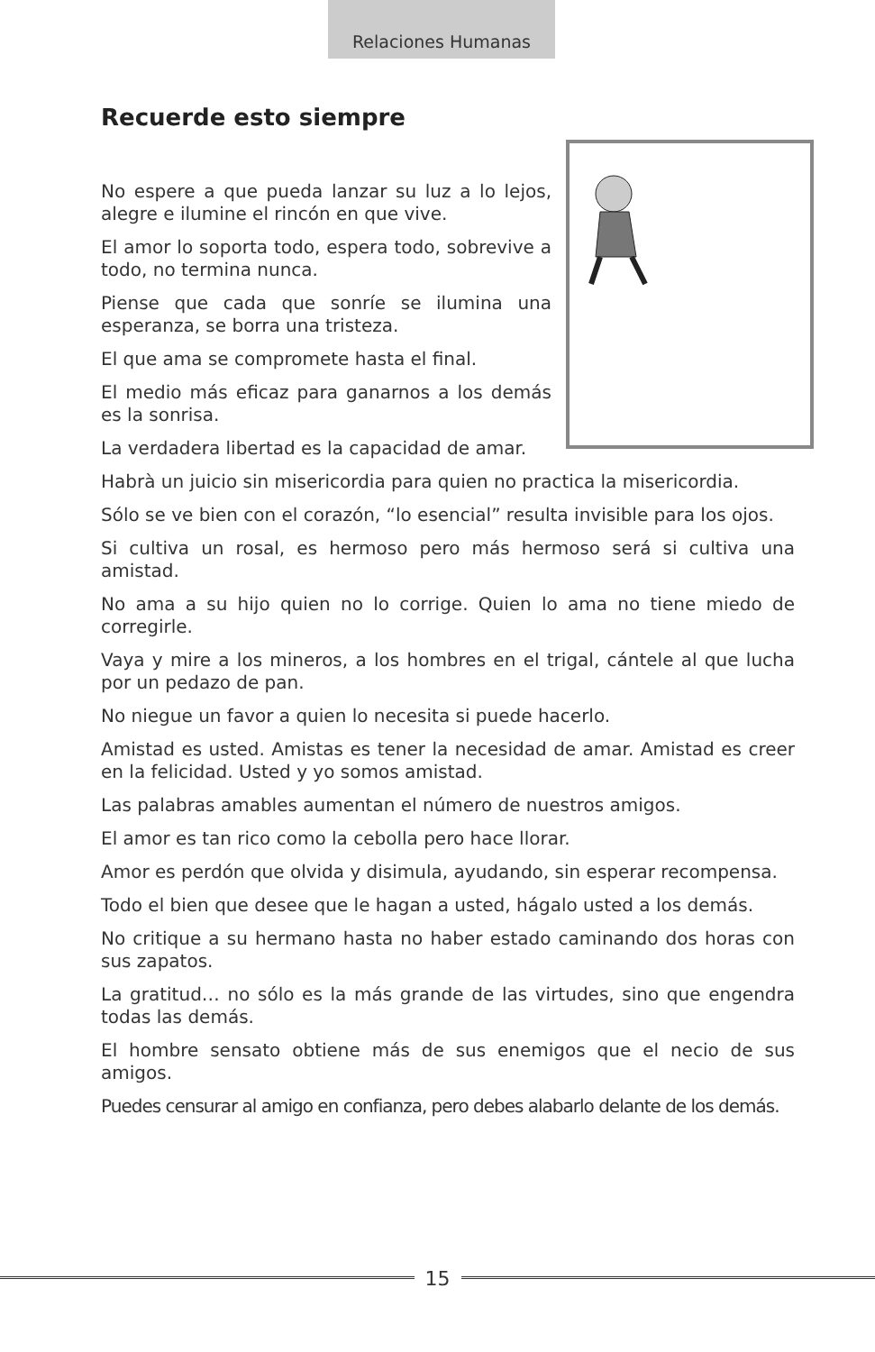Relaciones Humanas
Recuerde esto siempre
No espere a que pueda lanzar su luz a lo lejos, alegre e ilumine el rincón en que vive.
El amor lo soporta todo, espera todo, sobrevive a todo, no termina nunca.
Piense que cada que sonríe se ilumina una esperanza, se borra una tristeza.
El que ama se compromete hasta el final.
El medio más eficaz para ganarnos a los demás es la sonrisa.
La verdadera libertad es la capacidad de amar.
Habrà un juicio sin misericordia para quien no practica la misericordia.
Sólo se ve bien con el corazón, “lo esencial” resulta invisible para los ojos.
Si cultiva un rosal, es hermoso pero más hermoso será si cultiva una amistad.
No ama a su hijo quien no lo corrige. Quien lo ama no tiene miedo de corregirle.
Vaya y mire a los mineros, a los hombres en el trigal, cántele al que lucha por un pedazo de pan.
No niegue un favor a quien lo necesita si puede hacerlo.
Amistad es usted. Amistas es tener la necesidad de amar. Amistad es creer en la felicidad. Usted y yo somos amistad.
Las palabras amables aumentan el número de nuestros amigos.
El amor es tan rico como la cebolla pero hace llorar.
Amor es perdón que olvida y disimula, ayudando, sin esperar recompensa.
Todo el bien que desee que le hagan a usted, hágalo usted a los demás.
No critique a su hermano hasta no haber estado caminando dos horas con sus zapatos.
La gratitud… no sólo es la más grande de las virtudes, sino que engendra todas las demás.
El hombre sensato obtiene más de sus enemigos que el necio de sus amigos.
Puedes censurar al amigo en confianza, pero debes alabarlo delante de los demás.
15